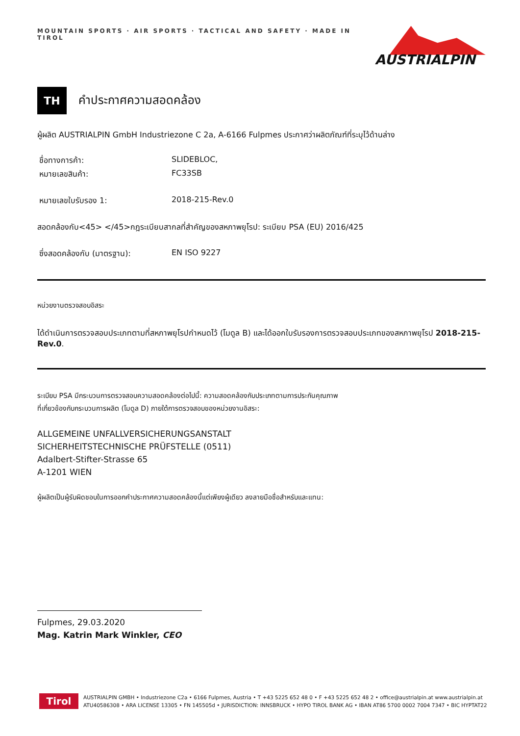MOUNTAIN SPORTS · AIR SPORTS · TACTICAL AND SAFETY · MADE IN TIROL
AUSTRIALPIN
TH
คำประกาศความสอดคล้อง
ผู้ผลิต AUSTRIALPIN GmbH Industriezone C 2a, A-6166 Fulpmes ประกาศว่าผลิตภัณฑ์ที่ระบุไว้ด้านล่าง
ชื่อทางการค้า: SLIDEBLOC,
หมายเลขสินค้า: FC33SB
หมายเลขใบรับรอง 1: 2018-215-Rev.0
สอดคล้องกับ<45> </45>กฎระเบียบสากลที่สำคัญของสหภาพยุโรป: ระเบียบ PSA (EU) 2016/425
ซึ่งสอดคล้องกับ (มาตรฐาน): EN ISO 9227
หน่วยงานตรวจสอบอิสระ
ได้ดำเนินการตรวจสอบประเภทตามที่สหภาพยุโรปกำหนดไว้ (โมดูล B) และได้ออกใบรับรองการตรวจสอบประเภทของสหภาพยุโรป 2018-215-Rev.0.
ระเบียบ PSA มีกระบวนการตรวจสอบความสอดคล้องต่อไปนี้: ความสอดคล้องกับประเภทตามการประกันคุณภาพ
ที่เกี่ยวข้องกับกระบวนการผลิต (โมดูล D) ภายใต้การตรวจสอบของหน่วยงานอิสระ:
ALLGEMEINE UNFALLVERSICHERUNGSANSTALT
SICHERHEITSTECHNISCHE PRÜFSTELLE (0511)
Adalbert-Stifter-Strasse 65
A-1201 WIEN
ผู้ผลิตเป็นผู้รับผิดชอบในการออกคำประกาศความสอดคล้องนี้แต่เพียงผู้เดียว ลงลายมือชื่อสำหรับและแทน:
Fulpmes, 29.03.2020
Mag. Katrin Mark Winkler, CEO
Tirol
AUSTRIALPIN GMBH • Industriezone C2a • 6166 Fulpmes, Austria • T +43 5225 652 48 0 • F +43 5225 652 48 2 • office@austrialpin.at www.austrialpin.at
ATU40586308 • ARA LICENSE 13305 • FN 145505d • JURISDICTION: INNSBRUCK • HYPO TIROL BANK AG • IBAN AT86 5700 0002 7004 7347 • BIC HYPTAT22